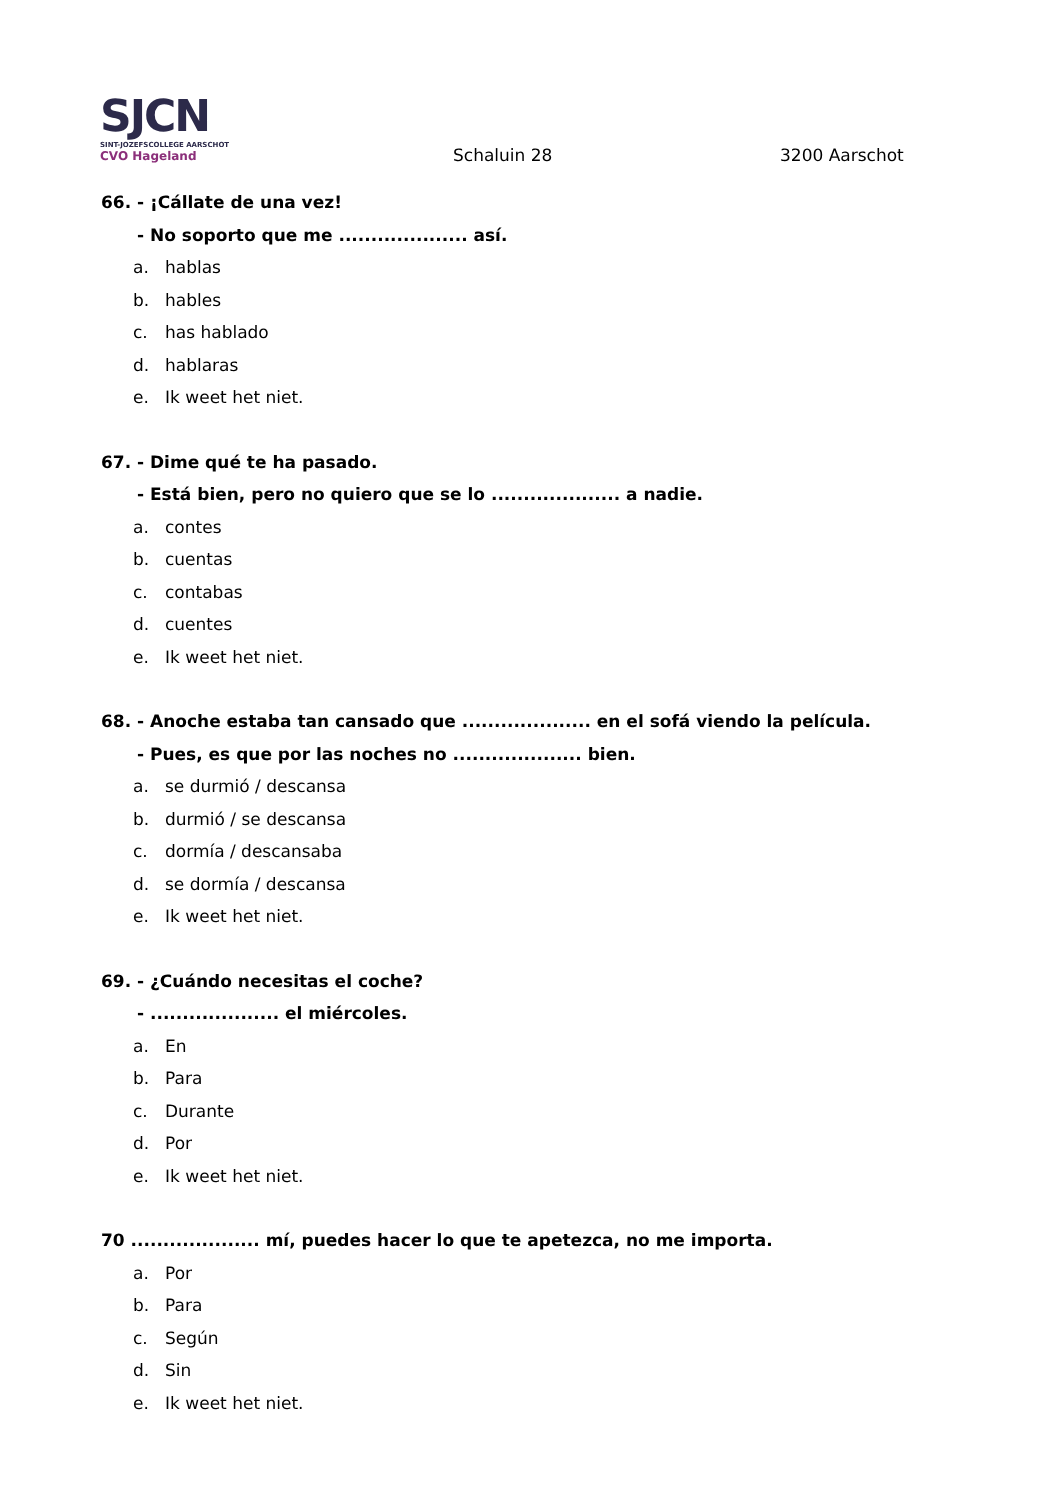SJCN
SINT-JOZEFSCOLLEGE AARSCHOT
CVO Hageland
Schaluin 28 3200 Aarschot
66. - ¡Cállate de una vez!
- No soporto que me .................... así.
a. hablas
b. hables
c. has hablado
d. hablaras
e. Ik weet het niet.
67. - Dime qué te ha pasado.
- Está bien, pero no quiero que se lo .................... a nadie.
a. contes
b. cuentas
c. contabas
d. cuentes
e. Ik weet het niet.
68. - Anoche estaba tan cansado que .................... en el sofá viendo la película.
- Pues, es que por las noches no .................... bien.
a. se durmió / descansa
b. durmió / se descansa
c. dormía / descansaba
d. se dormía / descansa
e. Ik weet het niet.
69. - ¿Cuándo necesitas el coche?
- .................... el miércoles.
a. En
b. Para
c. Durante
d. Por
e. Ik weet het niet.
70 .................... mí, puedes hacer lo que te apetezca, no me importa.
a. Por
b. Para
c. Según
d. Sin
e. Ik weet het niet.